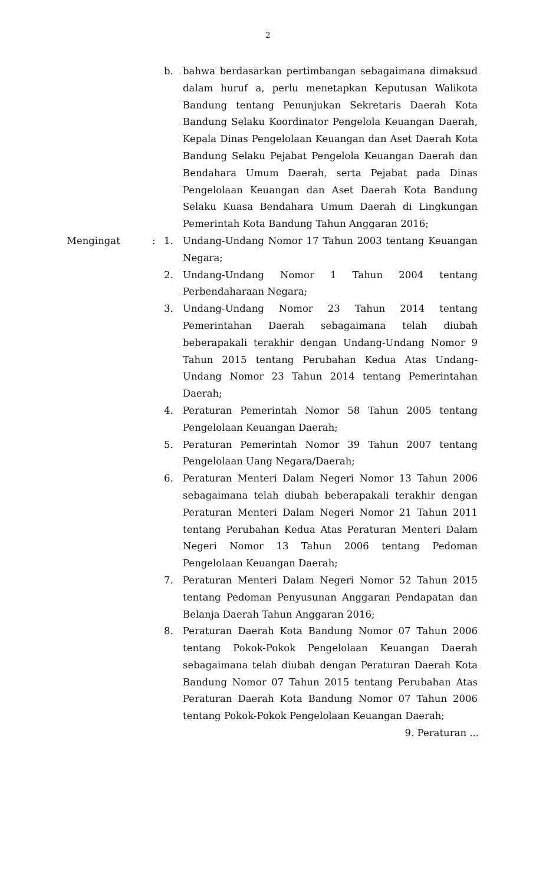2
b. bahwa berdasarkan pertimbangan sebagaimana dimaksud dalam huruf a, perlu menetapkan Keputusan Walikota Bandung tentang Penunjukan Sekretaris Daerah Kota Bandung Selaku Koordinator Pengelola Keuangan Daerah, Kepala Dinas Pengelolaan Keuangan dan Aset Daerah Kota Bandung Selaku Pejabat Pengelola Keuangan Daerah dan Bendahara Umum Daerah, serta Pejabat pada Dinas Pengelolaan Keuangan dan Aset Daerah Kota Bandung Selaku Kuasa Bendahara Umum Daerah di Lingkungan Pemerintah Kota Bandung Tahun Anggaran 2016;
Mengingat : 1. Undang-Undang Nomor 17 Tahun 2003 tentang Keuangan Negara;
2. Undang-Undang Nomor 1 Tahun 2004 tentang Perbendaharaan Negara;
3. Undang-Undang Nomor 23 Tahun 2014 tentang Pemerintahan Daerah sebagaimana telah diubah beberapakali terakhir dengan Undang-Undang Nomor 9 Tahun 2015 tentang Perubahan Kedua Atas Undang-Undang Nomor 23 Tahun 2014 tentang Pemerintahan Daerah;
4. Peraturan Pemerintah Nomor 58 Tahun 2005 tentang Pengelolaan Keuangan Daerah;
5. Peraturan Pemerintah Nomor 39 Tahun 2007 tentang Pengelolaan Uang Negara/Daerah;
6. Peraturan Menteri Dalam Negeri Nomor 13 Tahun 2006 sebagaimana telah diubah beberapakali terakhir dengan Peraturan Menteri Dalam Negeri Nomor 21 Tahun 2011 tentang Perubahan Kedua Atas Peraturan Menteri Dalam Negeri Nomor 13 Tahun 2006 tentang Pedoman Pengelolaan Keuangan Daerah;
7. Peraturan Menteri Dalam Negeri Nomor 52 Tahun 2015 tentang Pedoman Penyusunan Anggaran Pendapatan dan Belanja Daerah Tahun Anggaran 2016;
8. Peraturan Daerah Kota Bandung Nomor 07 Tahun 2006 tentang Pokok-Pokok Pengelolaan Keuangan Daerah sebagaimana telah diubah dengan Peraturan Daerah Kota Bandung Nomor 07 Tahun 2015 tentang Perubahan Atas Peraturan Daerah Kota Bandung Nomor 07 Tahun 2006 tentang Pokok-Pokok Pengelolaan Keuangan Daerah;
9. Peraturan ...